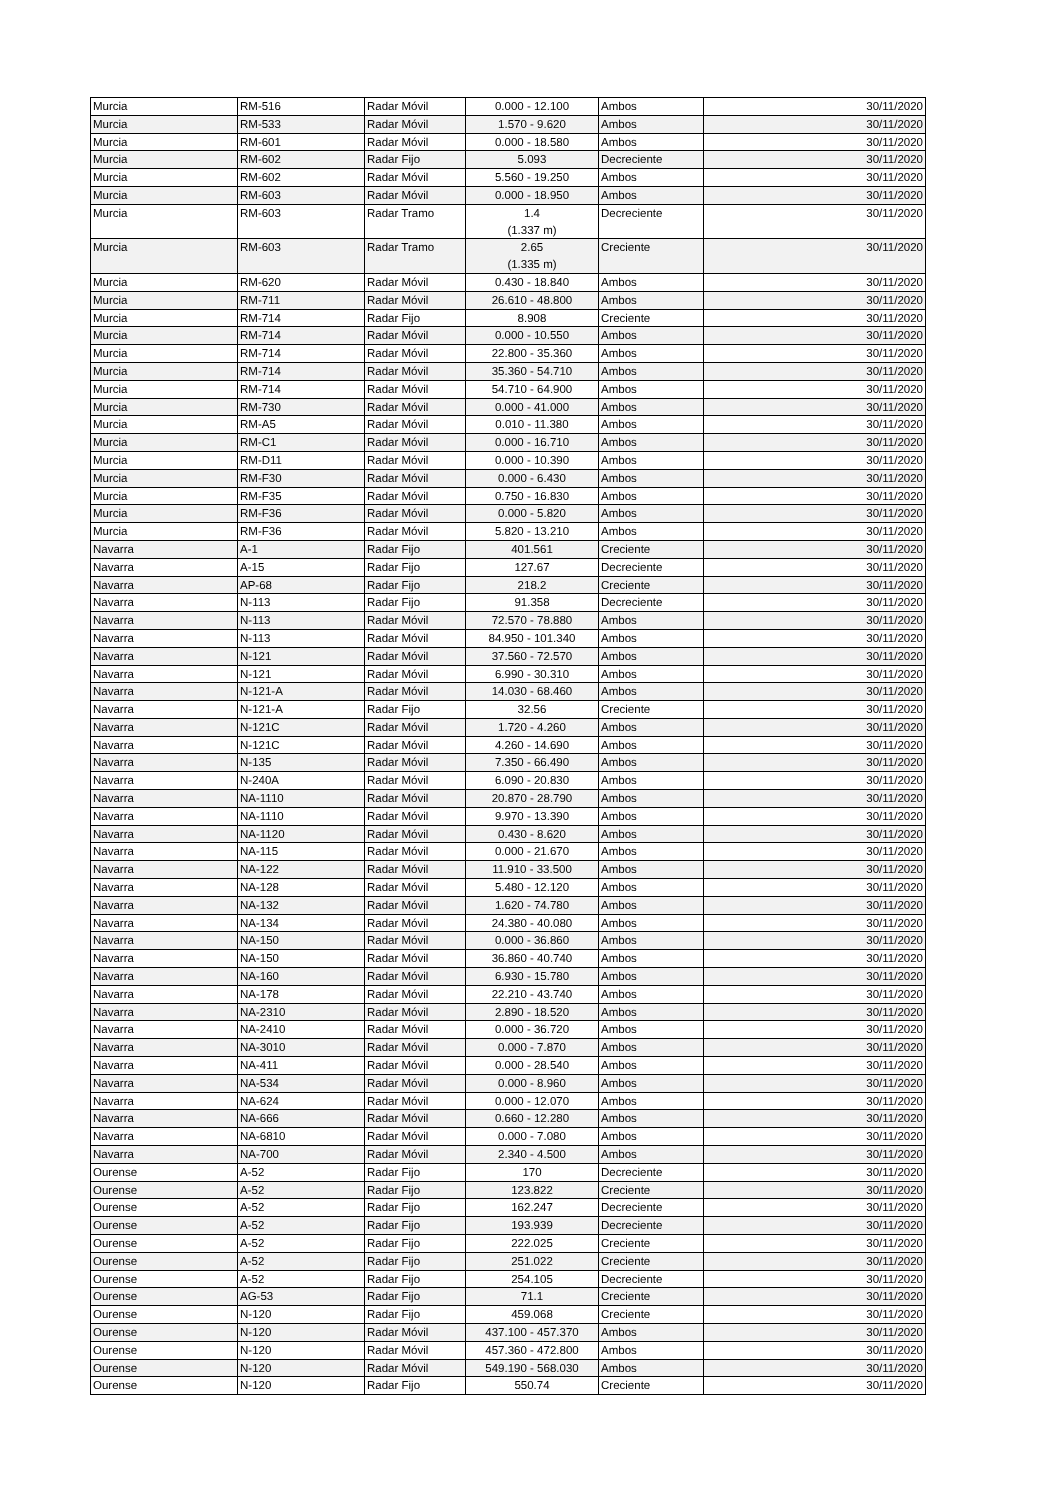| Murcia | RM-516 | Radar Móvil | 0.000 - 12.100 | Ambos | 30/11/2020 |
| Murcia | RM-533 | Radar Móvil | 1.570 - 9.620 | Ambos | 30/11/2020 |
| Murcia | RM-601 | Radar Móvil | 0.000 - 18.580 | Ambos | 30/11/2020 |
| Murcia | RM-602 | Radar Fijo | 5.093 | Decreciente | 30/11/2020 |
| Murcia | RM-602 | Radar Móvil | 5.560 - 19.250 | Ambos | 30/11/2020 |
| Murcia | RM-603 | Radar Móvil | 0.000 - 18.950 | Ambos | 30/11/2020 |
| Murcia | RM-603 | Radar Tramo | 1.4 (1.337 m) | Decreciente | 30/11/2020 |
| Murcia | RM-603 | Radar Tramo | 2.65 (1.335 m) | Creciente | 30/11/2020 |
| Murcia | RM-620 | Radar Móvil | 0.430 - 18.840 | Ambos | 30/11/2020 |
| Murcia | RM-711 | Radar Móvil | 26.610 - 48.800 | Ambos | 30/11/2020 |
| Murcia | RM-714 | Radar Fijo | 8.908 | Creciente | 30/11/2020 |
| Murcia | RM-714 | Radar Móvil | 0.000 - 10.550 | Ambos | 30/11/2020 |
| Murcia | RM-714 | Radar Móvil | 22.800 - 35.360 | Ambos | 30/11/2020 |
| Murcia | RM-714 | Radar Móvil | 35.360 - 54.710 | Ambos | 30/11/2020 |
| Murcia | RM-714 | Radar Móvil | 54.710 - 64.900 | Ambos | 30/11/2020 |
| Murcia | RM-730 | Radar Móvil | 0.000 - 41.000 | Ambos | 30/11/2020 |
| Murcia | RM-A5 | Radar Móvil | 0.010 - 11.380 | Ambos | 30/11/2020 |
| Murcia | RM-C1 | Radar Móvil | 0.000 - 16.710 | Ambos | 30/11/2020 |
| Murcia | RM-D11 | Radar Móvil | 0.000 - 10.390 | Ambos | 30/11/2020 |
| Murcia | RM-F30 | Radar Móvil | 0.000 - 6.430 | Ambos | 30/11/2020 |
| Murcia | RM-F35 | Radar Móvil | 0.750 - 16.830 | Ambos | 30/11/2020 |
| Murcia | RM-F36 | Radar Móvil | 0.000 - 5.820 | Ambos | 30/11/2020 |
| Murcia | RM-F36 | Radar Móvil | 5.820 - 13.210 | Ambos | 30/11/2020 |
| Navarra | A-1 | Radar Fijo | 401.561 | Creciente | 30/11/2020 |
| Navarra | A-15 | Radar Fijo | 127.67 | Decreciente | 30/11/2020 |
| Navarra | AP-68 | Radar Fijo | 218.2 | Creciente | 30/11/2020 |
| Navarra | N-113 | Radar Fijo | 91.358 | Decreciente | 30/11/2020 |
| Navarra | N-113 | Radar Móvil | 72.570 - 78.880 | Ambos | 30/11/2020 |
| Navarra | N-113 | Radar Móvil | 84.950 - 101.340 | Ambos | 30/11/2020 |
| Navarra | N-121 | Radar Móvil | 37.560 - 72.570 | Ambos | 30/11/2020 |
| Navarra | N-121 | Radar Móvil | 6.990 - 30.310 | Ambos | 30/11/2020 |
| Navarra | N-121-A | Radar Móvil | 14.030 - 68.460 | Ambos | 30/11/2020 |
| Navarra | N-121-A | Radar Fijo | 32.56 | Creciente | 30/11/2020 |
| Navarra | N-121C | Radar Móvil | 1.720 - 4.260 | Ambos | 30/11/2020 |
| Navarra | N-121C | Radar Móvil | 4.260 - 14.690 | Ambos | 30/11/2020 |
| Navarra | N-135 | Radar Móvil | 7.350 - 66.490 | Ambos | 30/11/2020 |
| Navarra | N-240A | Radar Móvil | 6.090 - 20.830 | Ambos | 30/11/2020 |
| Navarra | NA-1110 | Radar Móvil | 20.870 - 28.790 | Ambos | 30/11/2020 |
| Navarra | NA-1110 | Radar Móvil | 9.970 - 13.390 | Ambos | 30/11/2020 |
| Navarra | NA-1120 | Radar Móvil | 0.430 - 8.620 | Ambos | 30/11/2020 |
| Navarra | NA-115 | Radar Móvil | 0.000 - 21.670 | Ambos | 30/11/2020 |
| Navarra | NA-122 | Radar Móvil | 11.910 - 33.500 | Ambos | 30/11/2020 |
| Navarra | NA-128 | Radar Móvil | 5.480 - 12.120 | Ambos | 30/11/2020 |
| Navarra | NA-132 | Radar Móvil | 1.620 - 74.780 | Ambos | 30/11/2020 |
| Navarra | NA-134 | Radar Móvil | 24.380 - 40.080 | Ambos | 30/11/2020 |
| Navarra | NA-150 | Radar Móvil | 0.000 - 36.860 | Ambos | 30/11/2020 |
| Navarra | NA-150 | Radar Móvil | 36.860 - 40.740 | Ambos | 30/11/2020 |
| Navarra | NA-160 | Radar Móvil | 6.930 - 15.780 | Ambos | 30/11/2020 |
| Navarra | NA-178 | Radar Móvil | 22.210 - 43.740 | Ambos | 30/11/2020 |
| Navarra | NA-2310 | Radar Móvil | 2.890 - 18.520 | Ambos | 30/11/2020 |
| Navarra | NA-2410 | Radar Móvil | 0.000 - 36.720 | Ambos | 30/11/2020 |
| Navarra | NA-3010 | Radar Móvil | 0.000 - 7.870 | Ambos | 30/11/2020 |
| Navarra | NA-411 | Radar Móvil | 0.000 - 28.540 | Ambos | 30/11/2020 |
| Navarra | NA-534 | Radar Móvil | 0.000 - 8.960 | Ambos | 30/11/2020 |
| Navarra | NA-624 | Radar Móvil | 0.000 - 12.070 | Ambos | 30/11/2020 |
| Navarra | NA-666 | Radar Móvil | 0.660 - 12.280 | Ambos | 30/11/2020 |
| Navarra | NA-6810 | Radar Móvil | 0.000 - 7.080 | Ambos | 30/11/2020 |
| Navarra | NA-700 | Radar Móvil | 2.340 - 4.500 | Ambos | 30/11/2020 |
| Ourense | A-52 | Radar Fijo | 170 | Decreciente | 30/11/2020 |
| Ourense | A-52 | Radar Fijo | 123.822 | Creciente | 30/11/2020 |
| Ourense | A-52 | Radar Fijo | 162.247 | Decreciente | 30/11/2020 |
| Ourense | A-52 | Radar Fijo | 193.939 | Decreciente | 30/11/2020 |
| Ourense | A-52 | Radar Fijo | 222.025 | Creciente | 30/11/2020 |
| Ourense | A-52 | Radar Fijo | 251.022 | Creciente | 30/11/2020 |
| Ourense | A-52 | Radar Fijo | 254.105 | Decreciente | 30/11/2020 |
| Ourense | AG-53 | Radar Fijo | 71.1 | Creciente | 30/11/2020 |
| Ourense | N-120 | Radar Fijo | 459.068 | Creciente | 30/11/2020 |
| Ourense | N-120 | Radar Móvil | 437.100 - 457.370 | Ambos | 30/11/2020 |
| Ourense | N-120 | Radar Móvil | 457.360 - 472.800 | Ambos | 30/11/2020 |
| Ourense | N-120 | Radar Móvil | 549.190 - 568.030 | Ambos | 30/11/2020 |
| Ourense | N-120 | Radar Fijo | 550.74 | Creciente | 30/11/2020 |